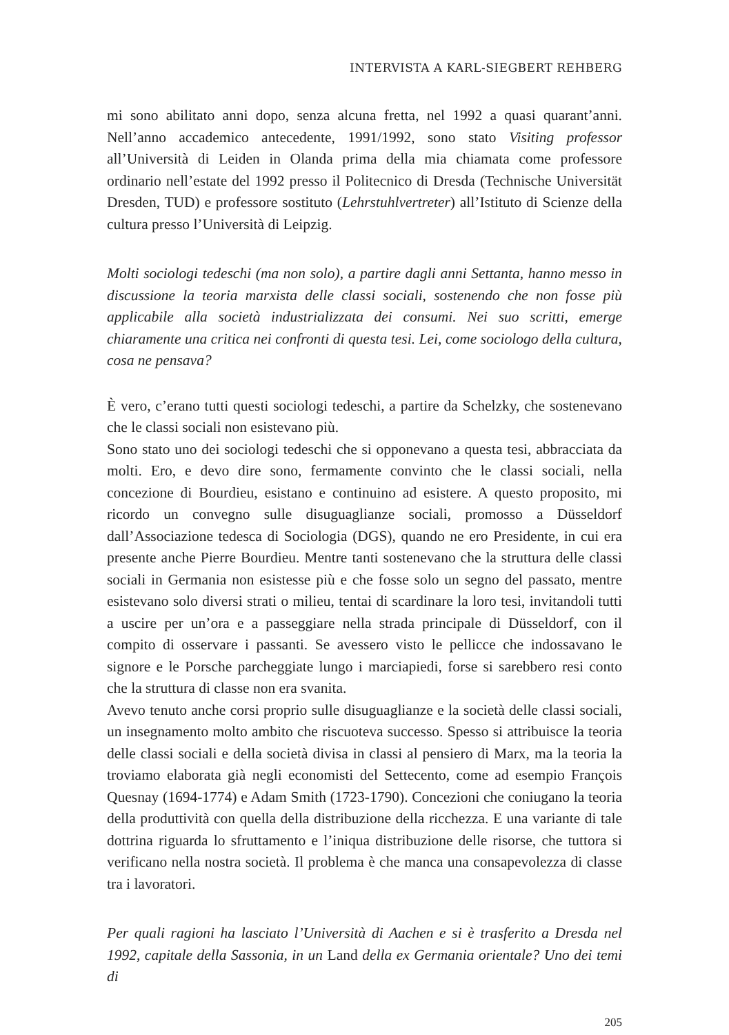INTERVISTA A KARL-SIEGBERT REHBERG
mi sono abilitato anni dopo, senza alcuna fretta, nel 1992 a quasi quarant’anni. Nell’anno accademico antecedente, 1991/1992, sono stato Visiting professor all’Università di Leiden in Olanda prima della mia chiamata come professore ordinario nell’estate del 1992 presso il Politecnico di Dresda (Technische Universität Dresden, TUD) e professore sostituto (Lehrstuhlvertreter) all’Istituto di Scienze della cultura presso l’Università di Leipzig.
Molti sociologi tedeschi (ma non solo), a partire dagli anni Settanta, hanno messo in discussione la teoria marxista delle classi sociali, sostenendo che non fosse più applicabile alla società industrializzata dei consumi. Nei suo scritti, emerge chiaramente una critica nei confronti di questa tesi. Lei, come sociologo della cultura, cosa ne pensava?
È vero, c’erano tutti questi sociologi tedeschi, a partire da Schelzky, che sostenevano che le classi sociali non esistevano più.
Sono stato uno dei sociologi tedeschi che si opponevano a questa tesi, abbracciata da molti. Ero, e devo dire sono, fermamente convinto che le classi sociali, nella concezione di Bourdieu, esistano e continuino ad esistere. A questo proposito, mi ricordo un convegno sulle disuguaglianze sociali, promosso a Düsseldorf dall’Associazione tedesca di Sociologia (DGS), quando ne ero Presidente, in cui era presente anche Pierre Bourdieu. Mentre tanti sostenevano che la struttura delle classi sociali in Germania non esistesse più e che fosse solo un segno del passato, mentre esistevano solo diversi strati o milieu, tentai di scardinare la loro tesi, invitandoli tutti a uscire per un’ora e a passeggiare nella strada principale di Düsseldorf, con il compito di osservare i passanti. Se avessero visto le pellicce che indossavano le signore e le Porsche parcheggiate lungo i marciapiedi, forse si sarebbero resi conto che la struttura di classe non era svanita.
Avevo tenuto anche corsi proprio sulle disuguaglianze e la società delle classi sociali, un insegnamento molto ambito che riscuoteva successo. Spesso si attribuisce la teoria delle classi sociali e della società divisa in classi al pensiero di Marx, ma la teoria la troviamo elaborata già negli economisti del Settecento, come ad esempio François Quesnay (1694-1774) e Adam Smith (1723-1790). Concezioni che coniugano la teoria della produttività con quella della distribuzione della ricchezza. E una variante di tale dottrina riguarda lo sfruttamento e l’iniqua distribuzione delle risorse, che tuttora si verificano nella nostra società. Il problema è che manca una consapevolezza di classe tra i lavoratori.
Per quali ragioni ha lasciato l’Università di Aachen e si è trasferito a Dresda nel 1992, capitale della Sassonia, in un Land della ex Germania orientale? Uno dei temi di
205